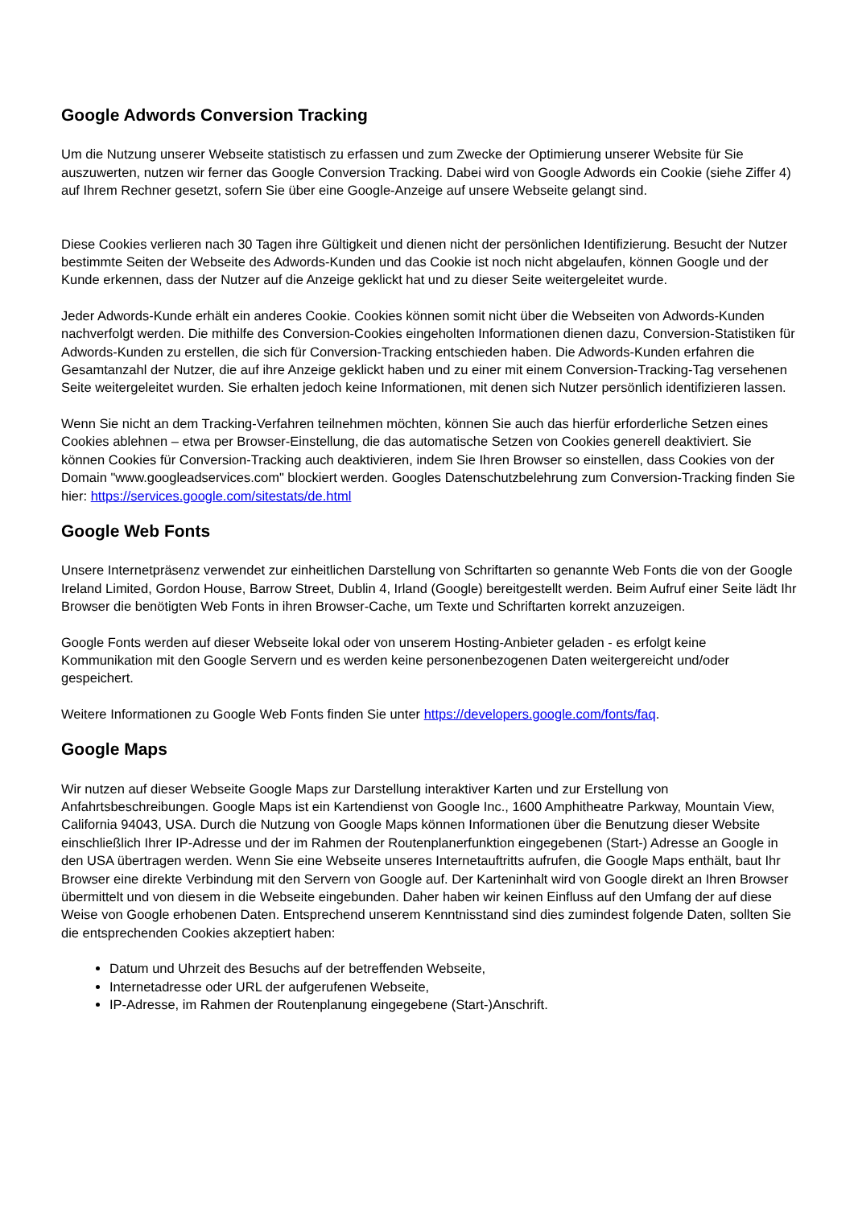Google Adwords Conversion Tracking
Um die Nutzung unserer Webseite statistisch zu erfassen und zum Zwecke der Optimierung unserer Website für Sie auszuwerten, nutzen wir ferner das Google Conversion Tracking. Dabei wird von Google Adwords ein Cookie (siehe Ziffer 4) auf Ihrem Rechner gesetzt, sofern Sie über eine Google-Anzeige auf unsere Webseite gelangt sind.
Diese Cookies verlieren nach 30 Tagen ihre Gültigkeit und dienen nicht der persönlichen Identifizierung. Besucht der Nutzer bestimmte Seiten der Webseite des Adwords-Kunden und das Cookie ist noch nicht abgelaufen, können Google und der Kunde erkennen, dass der Nutzer auf die Anzeige geklickt hat und zu dieser Seite weitergeleitet wurde.
Jeder Adwords-Kunde erhält ein anderes Cookie. Cookies können somit nicht über die Webseiten von Adwords-Kunden nachverfolgt werden. Die mithilfe des Conversion-Cookies eingeholten Informationen dienen dazu, Conversion-Statistiken für Adwords-Kunden zu erstellen, die sich für Conversion-Tracking entschieden haben. Die Adwords-Kunden erfahren die Gesamtanzahl der Nutzer, die auf ihre Anzeige geklickt haben und zu einer mit einem Conversion-Tracking-Tag versehenen Seite weitergeleitet wurden. Sie erhalten jedoch keine Informationen, mit denen sich Nutzer persönlich identifizieren lassen.
Wenn Sie nicht an dem Tracking-Verfahren teilnehmen möchten, können Sie auch das hierfür erforderliche Setzen eines Cookies ablehnen – etwa per Browser-Einstellung, die das automatische Setzen von Cookies generell deaktiviert. Sie können Cookies für Conversion-Tracking auch deaktivieren, indem Sie Ihren Browser so einstellen, dass Cookies von der Domain "www.googleadservices.com" blockiert werden. Googles Datenschutzbelehrung zum Conversion-Tracking finden Sie hier: https://services.google.com/sitestats/de.html
Google Web Fonts
Unsere Internetpräsenz verwendet zur einheitlichen Darstellung von Schriftarten so genannte Web Fonts die von der Google Ireland Limited, Gordon House, Barrow Street, Dublin 4, Irland (Google) bereitgestellt werden. Beim Aufruf einer Seite lädt Ihr Browser die benötigten Web Fonts in ihren Browser-Cache, um Texte und Schriftarten korrekt anzuzeigen.
Google Fonts werden auf dieser Webseite lokal oder von unserem Hosting-Anbieter geladen - es erfolgt keine Kommunikation mit den Google Servern und es werden keine personenbezogenen Daten weitergereicht und/oder gespeichert.
Weitere Informationen zu Google Web Fonts finden Sie unter https://developers.google.com/fonts/faq.
Google Maps
Wir nutzen auf dieser Webseite Google Maps zur Darstellung interaktiver Karten und zur Erstellung von Anfahrtsbeschreibungen. Google Maps ist ein Kartendienst von Google Inc., 1600 Amphitheatre Parkway, Mountain View, California 94043, USA. Durch die Nutzung von Google Maps können Informationen über die Benutzung dieser Website einschließlich Ihrer IP-Adresse und der im Rahmen der Routenplanerfunktion eingegebenen (Start-) Adresse an Google in den USA übertragen werden. Wenn Sie eine Webseite unseres Internetauftritts aufrufen, die Google Maps enthält, baut Ihr Browser eine direkte Verbindung mit den Servern von Google auf. Der Karteninhalt wird von Google direkt an Ihren Browser übermittelt und von diesem in die Webseite eingebunden. Daher haben wir keinen Einfluss auf den Umfang der auf diese Weise von Google erhobenen Daten. Entsprechend unserem Kenntnisstand sind dies zumindest folgende Daten, sollten Sie die entsprechenden Cookies akzeptiert haben:
Datum und Uhrzeit des Besuchs auf der betreffenden Webseite,
Internetadresse oder URL der aufgerufenen Webseite,
IP-Adresse, im Rahmen der Routenplanung eingegebene (Start-)Anschrift.